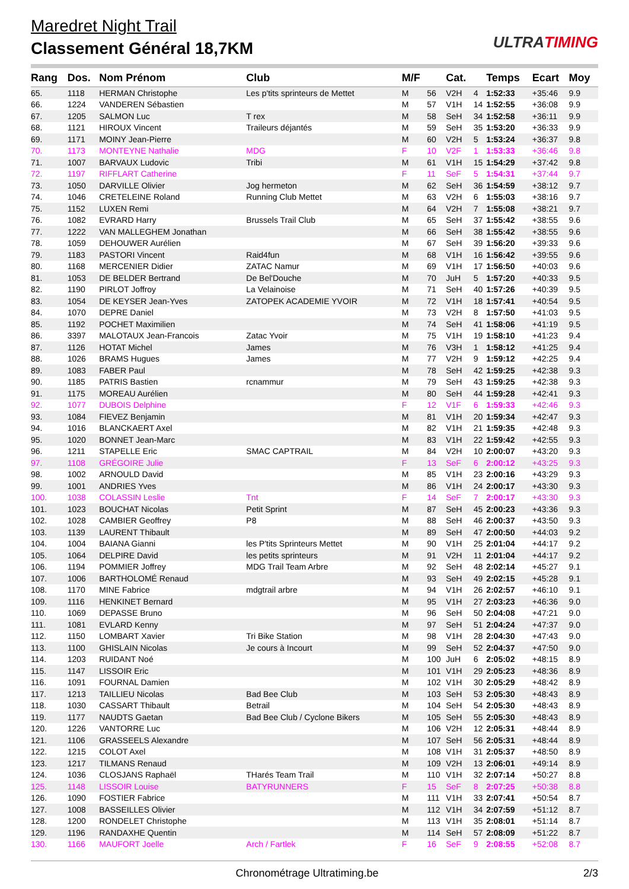Maredret Night Trail
Classement Général 18,7KM
ULTRATIMING
| Rang | Dos. | Nom Prénom | Club | M/F | | Cat. | | Temps | Ecart | Moy |
| --- | --- | --- | --- | --- | --- | --- | --- | --- | --- | --- |
| 65. | 1118 | HERMAN Christophe | Les p'tits sprinteurs de Mettet | M | 56 | V2H | 4 | 1:52:33 | +35:46 | 9.9 |
| 66. | 1224 | VANDEREN Sébastien | | M | 57 | V1H | 14 | 1:52:55 | +36:08 | 9.9 |
| 67. | 1205 | SALMON Luc | T rex | M | 58 | SeH | 34 | 1:52:58 | +36:11 | 9.9 |
| 68. | 1121 | HIROUX Vincent | Traileurs déjantés | M | 59 | SeH | 35 | 1:53:20 | +36:33 | 9.9 |
| 69. | 1171 | MOINY Jean-Pierre | | M | 60 | V2H | 5 | 1:53:24 | +36:37 | 9.8 |
| 70. | 1173 | MONTEYNE Nathalie | MDG | F | 10 | V2F | 1 | 1:53:33 | +36:46 | 9.8 |
| 71. | 1007 | BARVAUX Ludovic | Tribi | M | 61 | V1H | 15 | 1:54:29 | +37:42 | 9.8 |
| 72. | 1197 | RIFFLART Catherine | | F | 11 | SeF | 5 | 1:54:31 | +37:44 | 9.7 |
| 73. | 1050 | DARVILLE Olivier | Jog hermeton | M | 62 | SeH | 36 | 1:54:59 | +38:12 | 9.7 |
| 74. | 1046 | CRETELEINE Roland | Running Club Mettet | M | 63 | V2H | 6 | 1:55:03 | +38:16 | 9.7 |
| 75. | 1152 | LUXEN Remi | | M | 64 | V2H | 7 | 1:55:08 | +38:21 | 9.7 |
| 76. | 1082 | EVRARD Harry | Brussels Trail Club | M | 65 | SeH | 37 | 1:55:42 | +38:55 | 9.6 |
| 77. | 1222 | VAN MALLEGHEM Jonathan | | M | 66 | SeH | 38 | 1:55:42 | +38:55 | 9.6 |
| 78. | 1059 | DEHOUWER Aurélien | | M | 67 | SeH | 39 | 1:56:20 | +39:33 | 9.6 |
| 79. | 1183 | PASTORI Vincent | Raid4fun | M | 68 | V1H | 16 | 1:56:42 | +39:55 | 9.6 |
| 80. | 1168 | MERCENIER Didier | ZATAC Namur | M | 69 | V1H | 17 | 1:56:50 | +40:03 | 9.6 |
| 81. | 1053 | DE BELDER Bertrand | De Bel'Douche | M | 70 | JuH | 5 | 1:57:20 | +40:33 | 9.5 |
| 82. | 1190 | PIRLOT Joffroy | La Velainoise | M | 71 | SeH | 40 | 1:57:26 | +40:39 | 9.5 |
| 83. | 1054 | DE KEYSER Jean-Yves | ZATOPEK ACADEMIE YVOIR | M | 72 | V1H | 18 | 1:57:41 | +40:54 | 9.5 |
| 84. | 1070 | DEPRE Daniel | | M | 73 | V2H | 8 | 1:57:50 | +41:03 | 9.5 |
| 85. | 1192 | POCHET Maximilien | | M | 74 | SeH | 41 | 1:58:06 | +41:19 | 9.5 |
| 86. | 3397 | MALOTAUX Jean-Francois | Zatac Yvoir | M | 75 | V1H | 19 | 1:58:10 | +41:23 | 9.4 |
| 87. | 1126 | HOTAT Michel | James | M | 76 | V3H | 1 | 1:58:12 | +41:25 | 9.4 |
| 88. | 1026 | BRAMS Hugues | James | M | 77 | V2H | 9 | 1:59:12 | +42:25 | 9.4 |
| 89. | 1083 | FABER Paul | | M | 78 | SeH | 42 | 1:59:25 | +42:38 | 9.3 |
| 90. | 1185 | PATRIS Bastien | rcnammur | M | 79 | SeH | 43 | 1:59:25 | +42:38 | 9.3 |
| 91. | 1175 | MOREAU Aurélien | | M | 80 | SeH | 44 | 1:59:28 | +42:41 | 9.3 |
| 92. | 1077 | DUBOIS Delphine | | F | 12 | V1F | 6 | 1:59:33 | +42:46 | 9.3 |
| 93. | 1084 | FIEVEZ Benjamin | | M | 81 | V1H | 20 | 1:59:34 | +42:47 | 9.3 |
| 94. | 1016 | BLANCKAERT Axel | | M | 82 | V1H | 21 | 1:59:35 | +42:48 | 9.3 |
| 95. | 1020 | BONNET Jean-Marc | | M | 83 | V1H | 22 | 1:59:42 | +42:55 | 9.3 |
| 96. | 1211 | STAPELLE Eric | SMAC CAPTRAIL | M | 84 | V2H | 10 | 2:00:07 | +43:20 | 9.3 |
| 97. | 1108 | GRÉGOIRE Julie | | F | 13 | SeF | 6 | 2:00:12 | +43:25 | 9.3 |
| 98. | 1002 | ARNOULD David | | M | 85 | V1H | 23 | 2:00:16 | +43:29 | 9.3 |
| 99. | 1001 | ANDRIES Yves | | M | 86 | V1H | 24 | 2:00:17 | +43:30 | 9.3 |
| 100. | 1038 | COLASSIN Leslie | Tnt | F | 14 | SeF | 7 | 2:00:17 | +43:30 | 9.3 |
| 101. | 1023 | BOUCHAT Nicolas | Petit Sprint | M | 87 | SeH | 45 | 2:00:23 | +43:36 | 9.3 |
| 102. | 1028 | CAMBIER Geoffrey | P8 | M | 88 | SeH | 46 | 2:00:37 | +43:50 | 9.3 |
| 103. | 1139 | LAURENT Thibault | | M | 89 | SeH | 47 | 2:00:50 | +44:03 | 9.2 |
| 104. | 1004 | BAIANA Gianni | les P'tits Sprinteurs Mettet | M | 90 | V1H | 25 | 2:01:04 | +44:17 | 9.2 |
| 105. | 1064 | DELPIRE David | les petits sprinteurs | M | 91 | V2H | 11 | 2:01:04 | +44:17 | 9.2 |
| 106. | 1194 | POMMIER Joffrey | MDG Trail Team Arbre | M | 92 | SeH | 48 | 2:02:14 | +45:27 | 9.1 |
| 107. | 1006 | BARTHOLOMÉ Renaud | | M | 93 | SeH | 49 | 2:02:15 | +45:28 | 9.1 |
| 108. | 1170 | MINE Fabrice | mdgtrail arbre | M | 94 | V1H | 26 | 2:02:57 | +46:10 | 9.1 |
| 109. | 1116 | HENKINET Bernard | | M | 95 | V1H | 27 | 2:03:23 | +46:36 | 9.0 |
| 110. | 1069 | DEPASSE Bruno | | M | 96 | SeH | 50 | 2:04:08 | +47:21 | 9.0 |
| 111. | 1081 | EVLARD Kenny | | M | 97 | SeH | 51 | 2:04:24 | +47:37 | 9.0 |
| 112. | 1150 | LOMBART Xavier | Tri Bike Station | M | 98 | V1H | 28 | 2:04:30 | +47:43 | 9.0 |
| 113. | 1100 | GHISLAIN Nicolas | Je cours à Incourt | M | 99 | SeH | 52 | 2:04:37 | +47:50 | 9.0 |
| 114. | 1203 | RUIDANT Noé | | M | 100 | JuH | 6 | 2:05:02 | +48:15 | 8.9 |
| 115. | 1147 | LISSOIR Eric | | M | 101 | V1H | 29 | 2:05:23 | +48:36 | 8.9 |
| 116. | 1091 | FOURNAL Damien | | M | 102 | V1H | 30 | 2:05:29 | +48:42 | 8.9 |
| 117. | 1213 | TAILLIEU Nicolas | Bad Bee Club | M | 103 | SeH | 53 | 2:05:30 | +48:43 | 8.9 |
| 118. | 1030 | CASSART Thibault | Betrail | M | 104 | SeH | 54 | 2:05:30 | +48:43 | 8.9 |
| 119. | 1177 | NAUDTS Gaetan | Bad Bee Club / Cyclone Bikers | M | 105 | SeH | 55 | 2:05:30 | +48:43 | 8.9 |
| 120. | 1226 | VANTORRE Luc | | M | 106 | V2H | 12 | 2:05:31 | +48:44 | 8.9 |
| 121. | 1106 | GRASSEELS Alexandre | | M | 107 | SeH | 56 | 2:05:31 | +48:44 | 8.9 |
| 122. | 1215 | COLOT Axel | | M | 108 | V1H | 31 | 2:05:37 | +48:50 | 8.9 |
| 123. | 1217 | TILMANS Renaud | | M | 109 | V2H | 13 | 2:06:01 | +49:14 | 8.9 |
| 124. | 1036 | CLOSJANS Raphaël | THarés Team Trail | M | 110 | V1H | 32 | 2:07:14 | +50:27 | 8.8 |
| 125. | 1148 | LISSOIR Louise | BATYRUNNERS | F | 15 | SeF | 8 | 2:07:25 | +50:38 | 8.8 |
| 126. | 1090 | FOSTIER Fabrice | | M | 111 | V1H | 33 | 2:07:41 | +50:54 | 8.7 |
| 127. | 1008 | BASSEILLES Olivier | | M | 112 | V1H | 34 | 2:07:59 | +51:12 | 8.7 |
| 128. | 1200 | RONDELET Christophe | | M | 113 | V1H | 35 | 2:08:01 | +51:14 | 8.7 |
| 129. | 1196 | RANDAXHE Quentin | | M | 114 | SeH | 57 | 2:08:09 | +51:22 | 8.7 |
| 130. | 1166 | MAUFORT Joelle | Arch / Fartlek | F | 16 | SeF | 9 | 2:08:55 | +52:08 | 8.7 |
Chronométrage Ultratiming.be 2/3